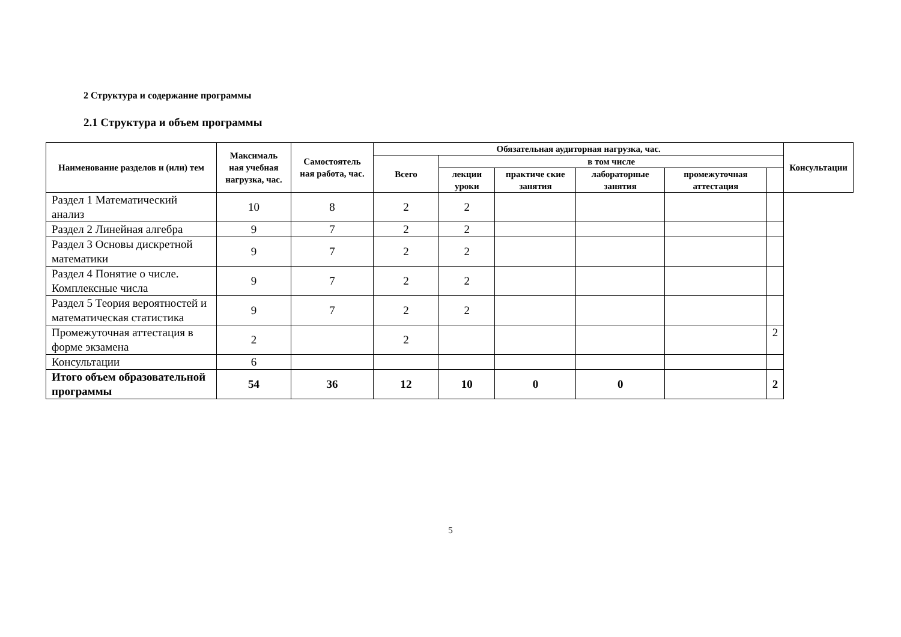2 Структура и содержание программы
2.1 Структура и объем программы
| Наименование разделов и (или) тем | Максималь ная учебная нагрузка, час. | Самостоятель ная работа, час. | Обязательная аудиторная нагрузка, час. | | | | | | Консультации |
| --- | --- | --- | --- | --- | --- | --- | --- | --- | --- |
| | | | Всего | в том числе | | | | | |
| | | | | лекции уроки | практиче ские занятия | лабораторные занятия | промежуточная аттестация | | |
| Раздел 1 Математический анализ | 10 | 8 | 2 | 2 | | | | | |
| Раздел 2 Линейная алгебра | 9 | 7 | 2 | 2 | | | | | |
| Раздел 3 Основы дискретной математики | 9 | 7 | 2 | 2 | | | | | |
| Раздел 4 Понятие о числе. Комплексные числа | 9 | 7 | 2 | 2 | | | | | |
| Раздел 5 Теория вероятностей и математическая статистика | 9 | 7 | 2 | 2 | | | | | |
| Промежуточная аттестация в форме экзамена | 2 | | 2 | | | | | 2 | |
| Консультации | 6 | | | | | | | | |
| Итого объем образовательной программы | 54 | 36 | 12 | 10 | 0 | 0 | | 2 | |
5